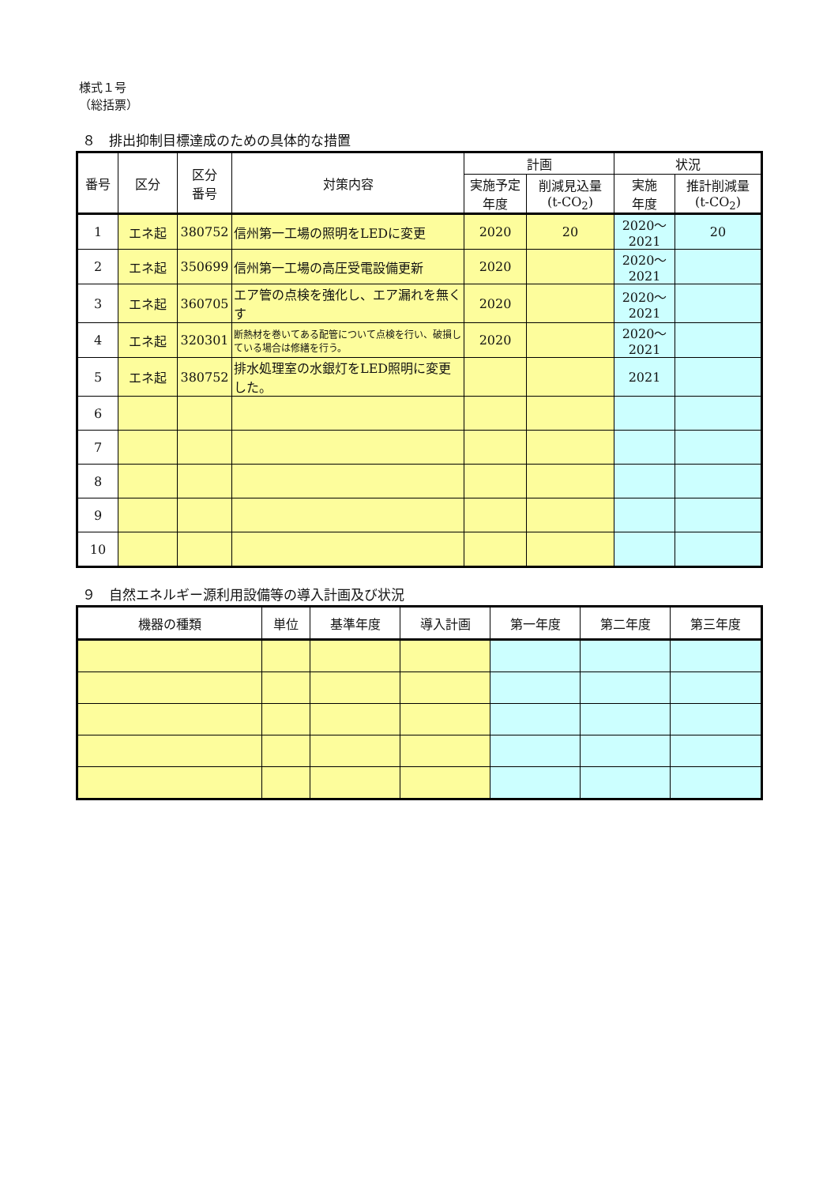様式１号
（総括票）
８　排出抑制目標達成のための具体的な措置
| 番号 | 区分 | 区分 番号 | 対策内容 | 計画 | | 状況 | |
| --- | --- | --- | --- | --- | --- | --- | --- |
| | | | | 実施予定 年度 | 削減見込量 (t-CO<sub>2</sub>) | 実施 年度 | 推計削減量 (t-CO<sub>2</sub>) |
| 1 | エネ起 | 380752 | 信州第一工場の照明をLEDに変更 | 2020 | 20 | 2020～ 2021 | 20 |
| 2 | エネ起 | 350699 | 信州第一工場の高圧受電設備更新 | 2020 | | 2020～ 2021 | |
| 3 | エネ起 | 360705 | エア管の点検を強化し、エア漏れを無くす | 2020 | | 2020～ 2021 | |
| 4 | エネ起 | 320301 | 断熱材を巻いてある配管について点検を行い、破損している場合は修繕を行う。 | 2020 | | 2020～ 2021 | |
| 5 | エネ起 | 380752 | 排水処理室の水銀灯をLED照明に変更した。 | | | 2021 | |
| 6 | | | | | | | |
| 7 | | | | | | | |
| 8 | | | | | | | |
| 9 | | | | | | | |
| 10 | | | | | | | |
９　自然エネルギー源利用設備等の導入計画及び状況
| 機器の種類 | 単位 | 基準年度 | 導入計画 | 第一年度 | 第二年度 | 第三年度 |
| --- | --- | --- | --- | --- | --- | --- |